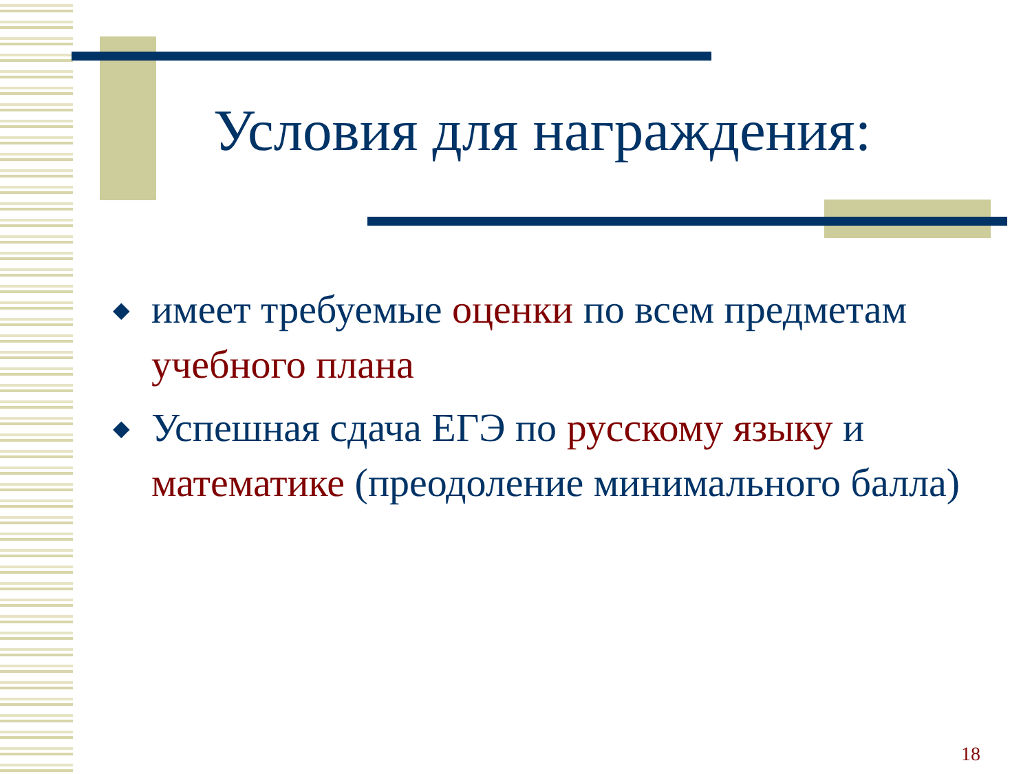Условия для награждения:
◆ имеет требуемые оценки по всем предметам учебного плана
◆ Успешная сдача ЕГЭ по русскому языку и математике (преодоление минимального балла)
18